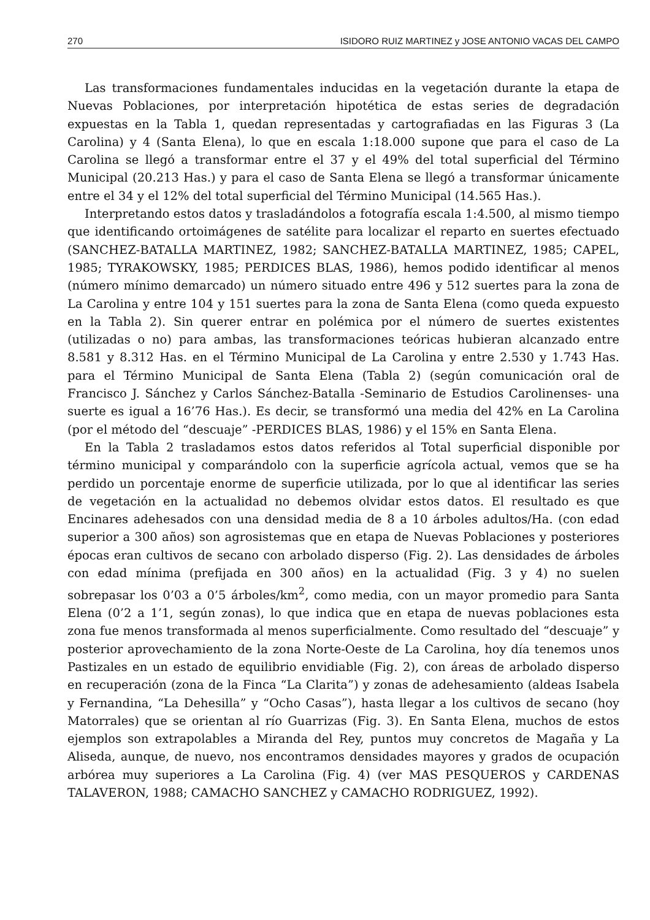270 ISIDORO RUIZ MARTINEZ y JOSE ANTONIO VACAS DEL CAMPO
Las transformaciones fundamentales inducidas en la vegetación durante la etapa de Nuevas Poblaciones, por interpretación hipotética de estas series de degradación expuestas en la Tabla 1, quedan representadas y cartografiadas en las Figuras 3 (La Carolina) y 4 (Santa Elena), lo que en escala 1:18.000 supone que para el caso de La Carolina se llegó a transformar entre el 37 y el 49% del total superficial del Término Municipal (20.213 Has.) y para el caso de Santa Elena se llegó a transformar únicamente entre el 34 y el 12% del total superficial del Término Municipal (14.565 Has.).
Interpretando estos datos y trasladándolos a fotografía escala 1:4.500, al mismo tiempo que identificando ortoimágenes de satélite para localizar el reparto en suertes efectuado (SANCHEZ-BATALLA MARTINEZ, 1982; SANCHEZ-BATALLA MARTINEZ, 1985; CAPEL, 1985; TYRAKOWSKY, 1985; PERDICES BLAS, 1986), hemos podido identificar al menos (número mínimo demarcado) un número situado entre 496 y 512 suertes para la zona de La Carolina y entre 104 y 151 suertes para la zona de Santa Elena (como queda expuesto en la Tabla 2). Sin querer entrar en polémica por el número de suertes existentes (utilizadas o no) para ambas, las transformaciones teóricas hubieran alcanzado entre 8.581 y 8.312 Has. en el Término Municipal de La Carolina y entre 2.530 y 1.743 Has. para el Término Municipal de Santa Elena (Tabla 2) (según comunicación oral de Francisco J. Sánchez y Carlos Sánchez-Batalla -Seminario de Estudios Carolinenses- una suerte es igual a 16’76 Has.). Es decir, se transformó una media del 42% en La Carolina (por el método del “descuaje” -PERDICES BLAS, 1986) y el 15% en Santa Elena.
En la Tabla 2 trasladamos estos datos referidos al Total superficial disponible por término municipal y comparándolo con la superficie agrícola actual, vemos que se ha perdido un porcentaje enorme de superficie utilizada, por lo que al identificar las series de vegetación en la actualidad no debemos olvidar estos datos. El resultado es que Encinares adehesados con una densidad media de 8 a 10 árboles adultos/Ha. (con edad superior a 300 años) son agrosistemas que en etapa de Nuevas Poblaciones y posteriores épocas eran cultivos de secano con arbolado disperso (Fig. 2). Las densidades de árboles con edad mínima (prefijada en 300 años) en la actualidad (Fig. 3 y 4) no suelen sobrepasar los 0’03 a 0’5 árboles/km<sup>2</sup>, como media, con un mayor promedio para Santa Elena (0’2 a 1’1, según zonas), lo que indica que en etapa de nuevas poblaciones esta zona fue menos transformada al menos superficialmente. Como resultado del “descuaje” y posterior aprovechamiento de la zona Norte-Oeste de La Carolina, hoy día tenemos unos Pastizales en un estado de equilibrio envidiable (Fig. 2), con áreas de arbolado disperso en recuperación (zona de la Finca “La Clarita”) y zonas de adehesamiento (aldeas Isabela y Fernandina, “La Dehesilla” y “Ocho Casas”), hasta llegar a los cultivos de secano (hoy Matorrales) que se orientan al río Guarrizas (Fig. 3). En Santa Elena, muchos de estos ejemplos son extrapolables a Miranda del Rey, puntos muy concretos de Magaña y La Aliseda, aunque, de nuevo, nos encontramos densidades mayores y grados de ocupación arbórea muy superiores a La Carolina (Fig. 4) (ver MAS PESQUEROS y CARDENAS TALAVERON, 1988; CAMACHO SANCHEZ y CAMACHO RODRIGUEZ, 1992).